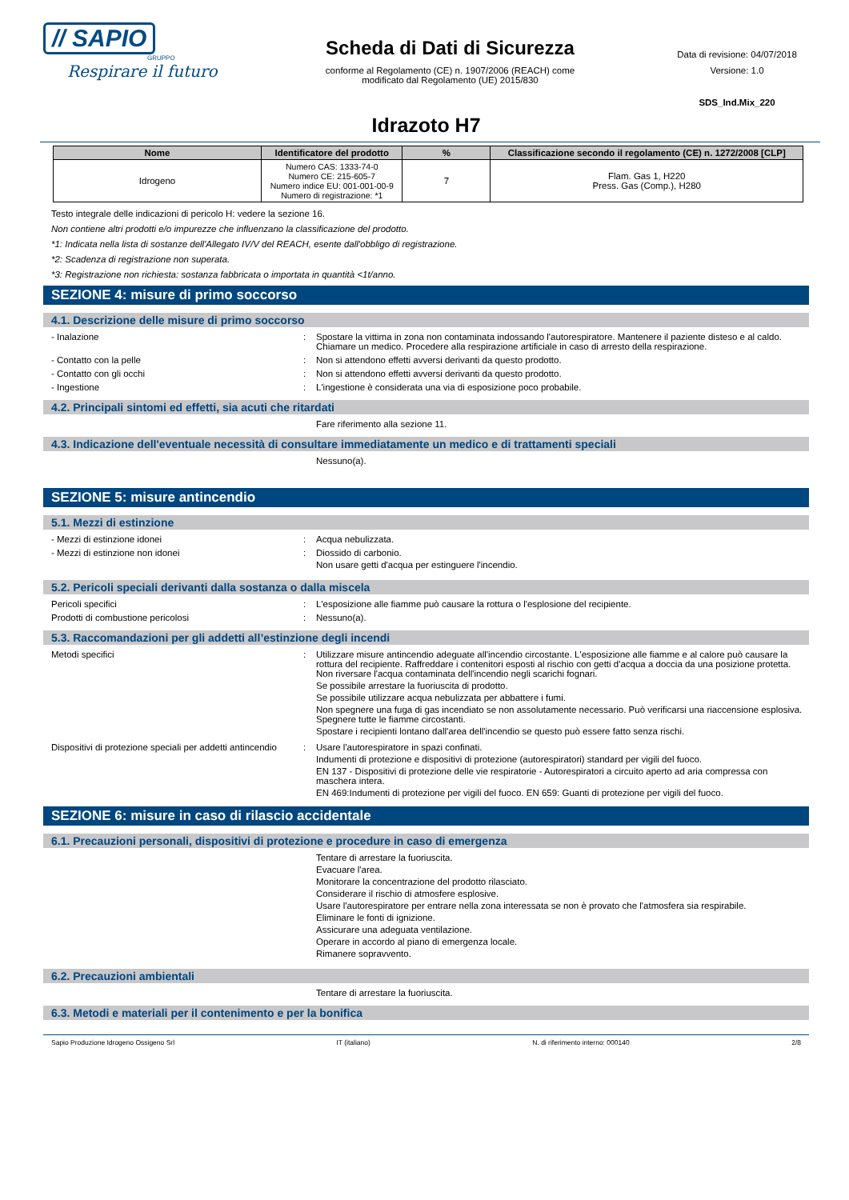// SAPIO
GRUPPO
Respirare il futuro
Scheda di Dati di Sicurezza
conforme al Regolamento (CE) n. 1907/2006 (REACH) come
modificato dal Regolamento (UE) 2015/830
Data di revisione: 04/07/2018
Versione: 1.0
SDS_Ind.Mix_220
Idrazoto H7
| Nome | Identificatore del prodotto | % | Classificazione secondo il regolamento (CE) n. 1272/2008 [CLP] |
| --- | --- | --- | --- |
| Idrogeno | Numero CAS: 1333-74-0 Numero CE: 215-605-7 Numero indice EU: 001-001-00-9 Numero di registrazione: *1 | 7 | Flam. Gas 1, H220 Press. Gas (Comp.), H280 |
Testo integrale delle indicazioni di pericolo H: vedere la sezione 16.
Non contiene altri prodotti e/o impurezze che influenzano la classificazione del prodotto.
*1: Indicata nella lista di sostanze dell'Allegato IV/V del REACH, esente dall'obbligo di registrazione.
*2: Scadenza di registrazione non superata.
*3: Registrazione non richiesta: sostanza fabbricata o importata in quantità <1t/anno.
SEZIONE 4: misure di primo soccorso
4.1. Descrizione delle misure di primo soccorso
- Inalazione : Spostare la vittima in zona non contaminata indossando l'autorespiratore. Mantenere il paziente disteso e al caldo. Chiamare un medico. Procedere alla respirazione artificiale in caso di arresto della respirazione.
- Contatto con la pelle : Non si attendono effetti avversi derivanti da questo prodotto.
- Contatto con gli occhi : Non si attendono effetti avversi derivanti da questo prodotto.
- Ingestione : L'ingestione è considerata una via di esposizione poco probabile.
4.2. Principali sintomi ed effetti, sia acuti che ritardati
Fare riferimento alla sezione 11.
4.3. Indicazione dell'eventuale necessità di consultare immediatamente un medico e di trattamenti speciali
Nessuno(a).
SEZIONE 5: misure antincendio
5.1. Mezzi di estinzione
- Mezzi di estinzione idonei : Acqua nebulizzata.
- Mezzi di estinzione non idonei : Diossido di carbonio.
Non usare getti d'acqua per estinguere l'incendio.
5.2. Pericoli speciali derivanti dalla sostanza o dalla miscela
Pericoli specifici : L'esposizione alle fiamme può causare la rottura o l'esplosione del recipiente.
Prodotti di combustione pericolosi : Nessuno(a).
5.3. Raccomandazioni per gli addetti all’estinzione degli incendi
Metodi specifici : Utilizzare misure antincendio adeguate all'incendio circostante. L'esposizione alle fiamme e al calore può causare la rottura del recipiente. Raffreddare i contenitori esposti al rischio con getti d'acqua a doccia da una posizione protetta. Non riversare l'acqua contaminata dell'incendio negli scarichi fognari.
Se possibile arrestare la fuoriuscita di prodotto.
Se possibile utilizzare acqua nebulizzata per abbattere i fumi.
Non spegnere una fuga di gas incendiato se non assolutamente necessario. Può verificarsi una riaccensione esplosiva. Spegnere tutte le fiamme circostanti.
Spostare i recipienti lontano dall'area dell'incendio se questo può essere fatto senza rischi.
Dispositivi di protezione speciali per addetti antincendio
: Usare l'autorespiratore in spazi confinati.
Indumenti di protezione e dispositivi di protezione (autorespiratori) standard per vigili del fuoco.
EN 137 - Dispositivi di protezione delle vie respiratorie - Autorespiratori a circuito aperto ad aria compressa con maschera intera.
EN 469:Indumenti di protezione per vigili del fuoco. EN 659: Guanti di protezione per vigili del fuoco.
SEZIONE 6: misure in caso di rilascio accidentale
6.1. Precauzioni personali, dispositivi di protezione e procedure in caso di emergenza
Tentare di arrestare la fuoriuscita.
Evacuare l'area.
Monitorare la concentrazione del prodotto rilasciato.
Considerare il rischio di atmosfere esplosive.
Usare l'autorespiratore per entrare nella zona interessata se non è provato che l'atmosfera sia respirabile.
Eliminare le fonti di ignizione.
Assicurare una adeguata ventilazione.
Operare in accordo al piano di emergenza locale.
Rimanere sopravvento.
6.2. Precauzioni ambientali
Tentare di arrestare la fuoriuscita.
6.3. Metodi e materiali per il contenimento e per la bonifica
Sapio Produzione Idrogeno Ossigeno Srl IT (italiano) N. di riferimento interno: 000140 2/8